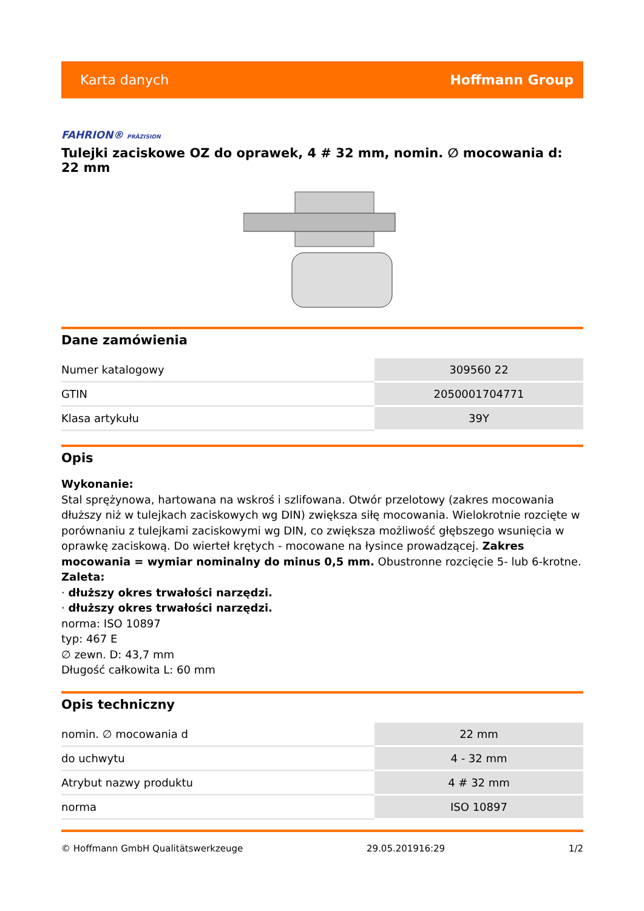Karta danych Hoffmann Group
FAHRION® PRÄZISION
Tulejki zaciskowe OZ do oprawek, 4 # 32 mm, nomin. ∅ mocowania d: 22 mm
Dane zamówienia
| Numer katalogowy | 309560 22 |
| GTIN | 2050001704771 |
| Klasa artykułu | 39Y |
Opis
Wykonanie:
Stal sprężynowa, hartowana na wskroś i szlifowana. Otwór przelotowy (zakres mocowania dłuższy niż w tulejkach zaciskowych wg DIN) zwiększa siłę mocowania. Wielokrotnie rozcięte w porównaniu z tulejkami zaciskowymi wg DIN, co zwiększa możliwość głębszego wsunięcia w oprawkę zaciskową. Do wierteł krętych - mocowane na łysince prowadzącej. Zakres mocowania = wymiar nominalny do minus 0,5 mm. Obustronne rozcięcie 5- lub 6-krotne.
Zaleta:
· dłuższy okres trwałości narzędzi.
· dłuższy okres trwałości narzędzi.
norma: ISO 10897
typ: 467 E
∅ zewn. D: 43,7 mm
Długość całkowita L: 60 mm
Opis techniczny
| nomin. ∅ mocowania d | 22 mm |
| do uchwytu | 4 - 32 mm |
| Atrybut nazwy produktu | 4 # 32 mm |
| norma | ISO 10897 |
© Hoffmann GmbH Qualitätswerkzeuge 29.05.201916:29 1/2